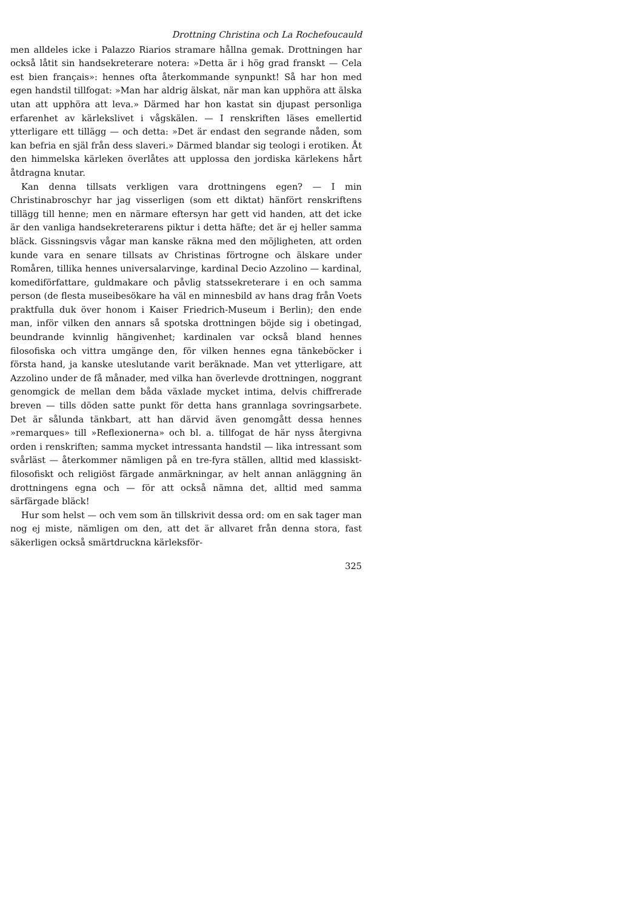Drottning Christina och La Rochefoucauld
men alldeles icke i Palazzo Riarios stramare hållna gemak. Drottningen har också låtit sin handsekreterare notera: »Detta är i hög grad franskt — Cela est bien français»: hennes ofta återkommande synpunkt! Så har hon med egen handstil tillfogat: »Man har aldrig älskat, när man kan upphöra att älska utan att upphöra att leva.» Därmed har hon kastat sin djupast personliga erfarenhet av kärlekslivet i vågskälen. — I renskriften läses emellertid ytterligare ett tillägg — och detta: »Det är endast den segrande nåden, som kan befria en själ från dess slaveri.» Därmed blandar sig teologi i erotiken. Åt den himmelska kärleken överlåtes att upplossa den jordiska kärlekens hårt åtdragna knutar.
Kan denna tillsats verkligen vara drottningens egen? — I min Christinabroschyr har jag visserligen (som ett diktat) hänfört renskriftens tillägg till henne; men en närmare eftersyn har gett vid handen, att det icke är den vanliga handsekreterarens piktur i detta häfte; det är ej heller samma bläck. Gissningsvis vågar man kanske räkna med den möjligheten, att orden kunde vara en senare tillsats av Christinas förtrogne och älskare under Romåren, tillika hennes universalarvinge, kardinal Decio Azzolino — kardinal, komediförfattare, guldmakare och påvlig statssekreterare i en och samma person (de flesta museibesökare ha väl en minnesbild av hans drag från Voets praktfulla duk över honom i Kaiser Friedrich-Museum i Berlin); den ende man, inför vilken den annars så spotska drottningen böjde sig i obetingad, beundrande kvinnlig hängivenhet; kardinalen var också bland hennes filosofiska och vittra umgänge den, för vilken hennes egna tänkeböcker i första hand, ja kanske uteslutande varit beräknade. Man vet ytterligare, att Azzolino under de få månader, med vilka han överlevde drottningen, noggrant genomgick de mellan dem båda växlade mycket intima, delvis chiffrerade breven — tills döden satte punkt för detta hans grannlaga sovringsarbete. Det är sålunda tänkbart, att han därvid även genomgått dessa hennes »remarques» till »Reflexionerna» och bl. a. tillfogat de här nyss återgivna orden i renskriften; samma mycket intressanta handstil — lika intressant som svårläst — återkommer nämligen på en tre-fyra ställen, alltid med klassiskt-filosofiskt och religiöst färgade anmärkningar, av helt annan anläggning än drottningens egna och — för att också nämna det, alltid med samma särfärgade bläck!
Hur som helst — och vem som än tillskrivit dessa ord: om en sak tager man nog ej miste, nämligen om den, att det är allvaret från denna stora, fast säkerligen också smärtdruckna kärleksför-
325